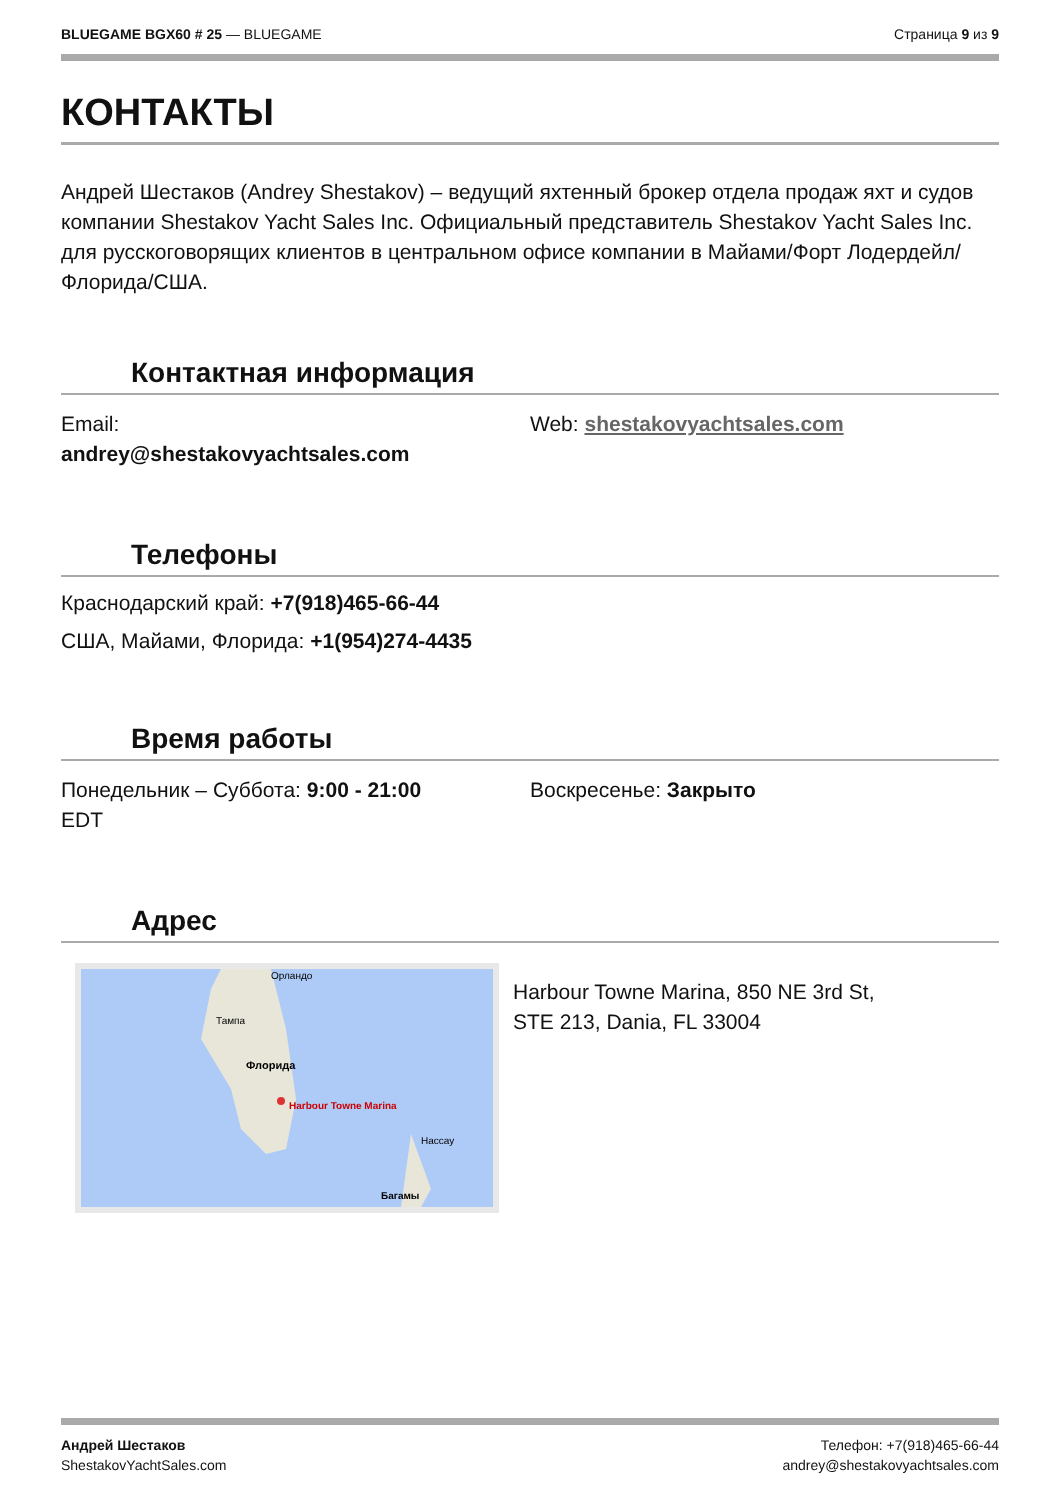BLUEGAME BGX60 # 25 — BLUEGAME Страница 9 из 9
КОНТАКТЫ
Андрей Шестаков (Andrey Shestakov) – ведущий яхтенный брокер отдела продаж яхт и судов компании Shestakov Yacht Sales Inc. Официальный представитель Shestakov Yacht Sales Inc. для русскоговорящих клиентов в центральном офисе компании в Майами/Форт Лодердейл/Флорида/США.
Контактная информация
Email:
andrey@shestakovyachtsales.com
Web: shestakovyachtsales.com
Телефоны
Краснодарский край: +7(918)465-66-44
США, Майами, Флорида: +1(954)274-4435
Время работы
Понедельник – Суббота: 9:00 - 21:00
EDT
Воскресенье: Закрыто
Адрес
Harbour Towne Marina
Орландо
Тампа
Флорида
Нассау
Багамы
Harbour Towne Marina, 850 NE 3rd St,
STE 213, Dania, FL 33004
Андрей Шестаков
ShestakovYachtSales.com
Телефон: +7(918)465-66-44
andrey@shestakovyachtsales.com